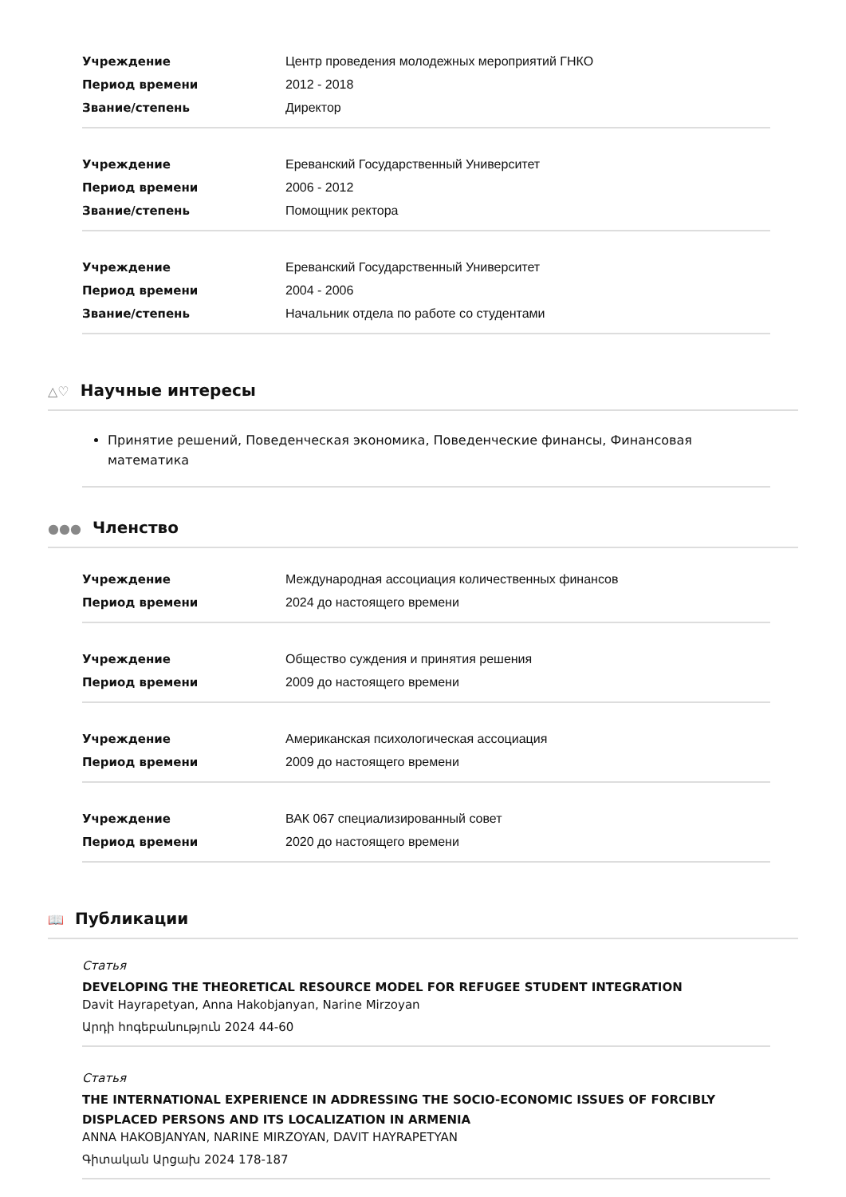| Учреждение | Центр проведения молодежных мероприятий ГНКО |
| Период времени | 2012 - 2018 |
| Звание/степень | Директор |
| Учреждение | Ереванский Государственный Университет |
| Период времени | 2006 - 2012 |
| Звание/степень | Помощник ректора |
| Учреждение | Ереванский Государственный Университет |
| Период времени | 2004 - 2006 |
| Звание/степень | Начальник отдела по работе со студентами |
△♡ Научные интересы
Принятие решений, Поведенческая экономика, Поведенческие финансы, Финансовая математика
●●● Членство
| Учреждение | Международная ассоциация количественных финансов |
| Период времени | 2024 до настоящего времени |
| Учреждение | Общество суждения и принятия решения |
| Период времени | 2009 до настоящего времени |
| Учреждение | Американская психологическая ассоциация |
| Период времени | 2009 до настоящего времени |
| Учреждение | ВАК 067 специализированный совет |
| Период времени | 2020 до настоящего времени |
📖 Публикации
Статья
DEVELOPING THE THEORETICAL RESOURCE MODEL FOR REFUGEE STUDENT INTEGRATION
Davit Hayrapetyan, Anna Hakobjanyan, Narine Mirzoyan
Արդի հոգեբանություն 2024 44-60
Статья
THE INTERNATIONAL EXPERIENCE IN ADDRESSING THE SOCIO-ECONOMIC ISSUES OF FORCIBLY DISPLACED PERSONS AND ITS LOCALIZATION IN ARMENIA
ANNA HAKOBJANYAN, NARINE MIRZOYAN, DAVIT HAYRAPETYAN
Գիտական Արցախ 2024 178-187